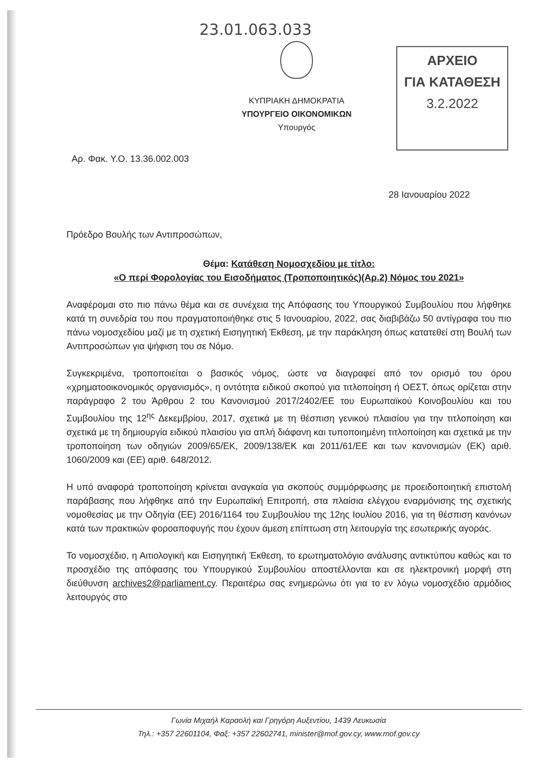23.01.063.033
ΑΡΧΕΙΟ
ΓΙΑ ΚΑΤΑΘΕΣΗ
3.2.2022
ΚΥΠΡΙΑΚΗ ΔΗΜΟΚΡΑΤΙΑ
ΥΠΟΥΡΓΕΙΟ ΟΙΚΟΝΟΜΙΚΩΝ
Υπουργός
Αρ. Φακ. Υ.Ο. 13.36.002.003
28 Ιανουαρίου 2022
Πρόεδρο Βουλής των Αντιπροσώπων,
Θέμα: Κατάθεση Νομοσχεδίου με τίτλο:
«Ο περί Φορολογίας του Εισοδήματος (Τροποποιητικός)(Αρ.2) Νόμος του 2021»
Αναφέρομαι στο πιο πάνω θέμα και σε συνέχεια της Απόφασης του Υπουργικού Συμβουλίου που λήφθηκε κατά τη συνεδρία του που πραγματοποιήθηκε στις 5 Ιανουαρίου, 2022, σας διαβιβάζω 50 αντίγραφα του πιο πάνω νομοσχεδίου μαζί με τη σχετική Εισηγητική Έκθεση, με την παράκληση όπως κατατεθεί στη Βουλή των Αντιπροσώπων για ψήφιση του σε Νόμο.
Συγκεκριμένα, τροποποιείται ο βασικός νόμος, ώστε να διαγραφεί από τον ορισμό του όρου «χρηματοοικονομικός οργανισμός», η οντότητα ειδικού σκοπού για τιτλοποίηση ή ΟΕΣΤ, όπως ορίζεται στην παράγραφο 2 του Άρθρου 2 του Κανονισμού 2017/2402/ΕΕ του Ευρωπαϊκού Κοινοβουλίου και του Συμβουλίου της 12<sup>ης</sup> Δεκεμβρίου, 2017, σχετικά με τη θέσπιση γενικού πλαισίου για την τιτλοποίηση και σχετικά με τη δημιουργία ειδικού πλαισίου για απλή διάφανη και τυποποιημένη τιτλοποίηση και σχετικά με την τροποποίηση των οδηγιών 2009/65/ΕΚ, 2009/138/ΕΚ και 2011/61/ΕΕ και των κανονισμών (ΕΚ) αριθ. 1060/2009 και (ΕΕ) αριθ. 648/2012.
Η υπό αναφορά τροποποίηση κρίνεται αναγκαία για σκοπούς συμμόρφωσης με προειδοποιητική επιστολή παράβασης που λήφθηκε από την Ευρωπαϊκή Επιτροπή, στα πλαίσια ελέγχου εναρμόνισης της σχετικής νομοθεσίας με την Οδηγία (ΕΕ) 2016/1164 του Συμβουλίου της 12ης Ιουλίου 2016, για τη θέσπιση κανόνων κατά των πρακτικών φοροαποφυγής που έχουν άμεση επίπτωση στη λειτουργία της εσωτερικής αγοράς.
Το νομοσχέδιο, η Αιτιολογική και Εισηγητική Έκθεση, το ερωτηματολόγιο ανάλυσης αντικτύπου καθώς και το προσχέδιο της απόφασης του Υπουργικού Συμβουλίου αποστέλλονται και σε ηλεκτρονική μορφή στη διεύθυνση archives2@parliament.cy. Περαιτέρω σας ενημερώνω ότι για το εν λόγω νομοσχέδιο αρμόδιος λειτουργός στο
Γωνία Μιχαήλ Καραολή και Γρηγόρη Αυξεντίου, 1439 Λευκωσία
Τηλ.: +357 22601104, Φαξ: +357 22602741, minister@mof.gov.cy, www.mof.gov.cy